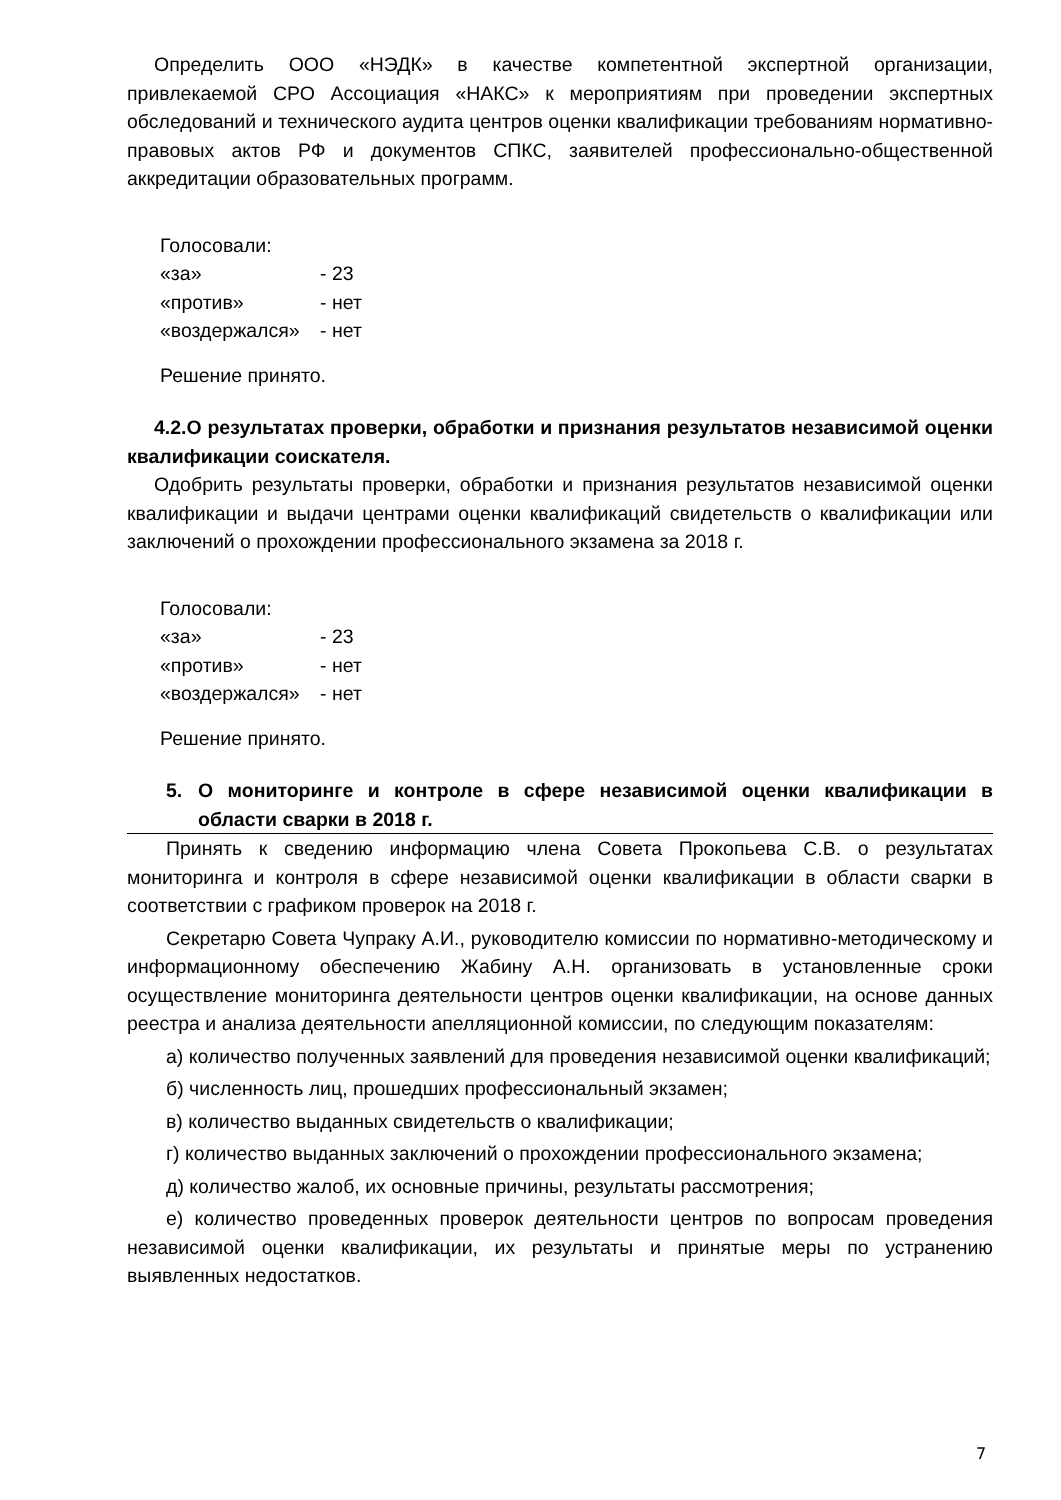Определить ООО «НЭДК» в качестве компетентной экспертной организации, привлекаемой СРО Ассоциация «НАКС» к мероприятиям при проведении экспертных обследований и технического аудита центров оценки квалификации требованиям нормативно-правовых актов РФ и документов СПКС, заявителей профессионально-общественной аккредитации образовательных программ.
Голосовали:
«за» - 23
«против» - нет
«воздержался» - нет
Решение принято.
4.2.О результатах проверки, обработки и признания результатов независимой оценки квалификации соискателя.
Одобрить результаты проверки, обработки и признания результатов независимой оценки квалификации и выдачи центрами оценки квалификаций свидетельств о квалификации или заключений о прохождении профессионального экзамена за 2018 г.
Голосовали:
«за» - 23
«против» - нет
«воздержался» - нет
Решение принято.
5. О мониторинге и контроле в сфере независимой оценки квалификации в области сварки в 2018 г.
Принять к сведению информацию члена Совета Прокопьева С.В. о результатах мониторинга и контроля в сфере независимой оценки квалификации в области сварки в соответствии с графиком проверок на 2018 г.
Секретарю Совета Чупраку А.И., руководителю комиссии по нормативно-методическому и информационному обеспечению Жабину А.Н. организовать в установленные сроки осуществление мониторинга деятельности центров оценки квалификации, на основе данных реестра и анализа деятельности апелляционной комиссии, по следующим показателям:
а) количество полученных заявлений для проведения независимой оценки квалификаций;
б) численность лиц, прошедших профессиональный экзамен;
в) количество выданных свидетельств о квалификации;
г) количество выданных заключений о прохождении профессионального экзамена;
д) количество жалоб, их основные причины, результаты рассмотрения;
е) количество проведенных проверок деятельности центров по вопросам проведения независимой оценки квалификации, их результаты и принятые меры по устранению выявленных недостатков.
7